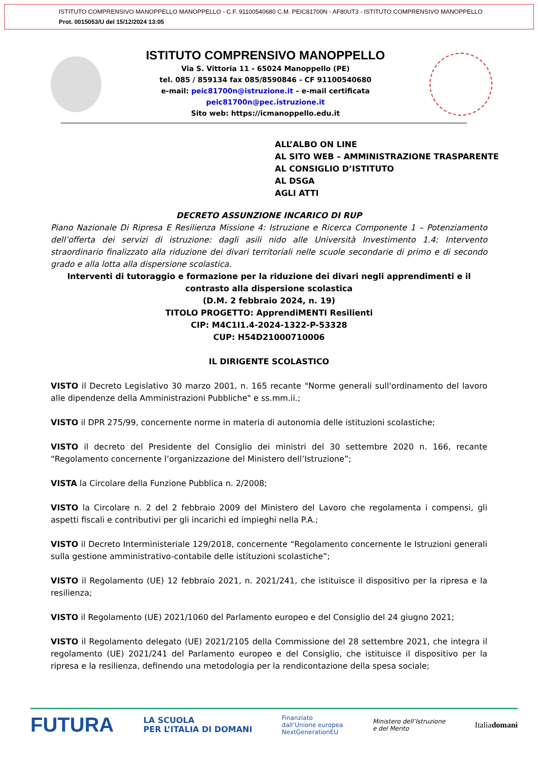ISTITUTO COMPRENSIVO MANOPPELLO MANOPPELLO - C.F. 91100540680 C.M. PEIC81700N - AF80UT3 - ISTITUTO COMPRENSIVO MANOPPELLO
Prot. 0015053/U del 15/12/2024 13:05
ISTITUTO COMPRENSIVO MANOPPELLO
Via S. Vittoria 11 - 65024 Manoppello (PE)
tel. 085 / 859134 fax 085/8590846 - CF 91100540680
e-mail: peic81700n@istruzione.it – e-mail certificata peic81700n@pec.istruzione.it
Sito web: https://icmanoppello.edu.it
ALL’ALBO ON LINE
AL SITO WEB – AMMINISTRAZIONE TRASPARENTE
AL CONSIGLIO D’ISTITUTO
AL DSGA
AGLI ATTI
DECRETO ASSUNZIONE INCARICO DI RUP
Piano Nazionale Di Ripresa E Resilienza Missione 4: Istruzione e Ricerca Componente 1 – Potenziamento dell’offerta dei servizi di istruzione: dagli asili nido alle Università Investimento 1.4: Intervento straordinario finalizzato alla riduzione dei divari territoriali nelle scuole secondarie di primo e di secondo grado e alla lotta alla dispersione scolastica.
Interventi di tutoraggio e formazione per la riduzione dei divari negli apprendimenti e il contrasto alla dispersione scolastica
(D.M. 2 febbraio 2024, n. 19)
TITOLO PROGETTO: ApprendiMENTI Resilienti
CIP: M4C1I1.4-2024-1322-P-53328
CUP: H54D21000710006
IL DIRIGENTE SCOLASTICO
VISTO il Decreto Legislativo 30 marzo 2001, n. 165 recante "Norme generali sull'ordinamento del lavoro alle dipendenze della Amministrazioni Pubbliche" e ss.mm.ii.;
VISTO il DPR 275/99, concernente norme in materia di autonomia delle istituzioni scolastiche;
VISTO il decreto del Presidente del Consiglio dei ministri del 30 settembre 2020 n. 166, recante “Regolamento concernente l’organizzazione del Ministero dell’Istruzione”;
VISTA la Circolare della Funzione Pubblica n. 2/2008;
VISTO la Circolare n. 2 del 2 febbraio 2009 del Ministero del Lavoro che regolamenta i compensi, gli aspetti fiscali e contributivi per gli incarichi ed impieghi nella P.A.;
VISTO il Decreto Interministeriale 129/2018, concernente “Regolamento concernente le Istruzioni generali sulla gestione amministrativo-contabile delle istituzioni scolastiche”;
VISTO il Regolamento (UE) 12 febbraio 2021, n. 2021/241, che istituisce il dispositivo per la ripresa e la resilienza;
VISTO il Regolamento (UE) 2021/1060 del Parlamento europeo e del Consiglio del 24 giugno 2021;
VISTO il Regolamento delegato (UE) 2021/2105 della Commissione del 28 settembre 2021, che integra il regolamento (UE) 2021/241 del Parlamento europeo e del Consiglio, che istituisce il dispositivo per la ripresa e la resilienza, definendo una metodologia per la rendicontazione della spesa sociale;
FUTURA LA SCUOLA
PER L’ITALIA DI DOMANI Finanziato
dall’Unione europea
NextGenerationEU Ministero dell’Istruzione
e del Merito Italiadomani